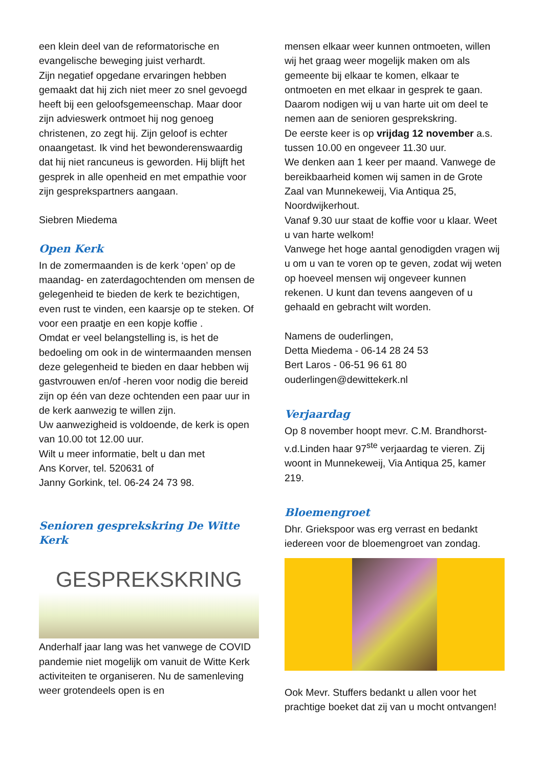een klein deel van de reformatorische en evangelische beweging juist verhardt.
Zijn negatief opgedane ervaringen hebben gemaakt dat hij zich niet meer zo snel gevoegd heeft bij een geloofsgemeenschap. Maar door zijn advieswerk ontmoet hij nog genoeg christenen, zo zegt hij. Zijn geloof is echter onaangetast. Ik vind het bewonderenswaardig dat hij niet rancuneus is geworden. Hij blijft het gesprek in alle openheid en met empathie voor zijn gesprekspartners aangaan.
Siebren Miedema
Open Kerk
In de zomermaanden is de kerk ‘open’ op de maandag- en zaterdagochtenden om mensen de gelegenheid te bieden de kerk te bezichtigen, even rust te vinden, een kaarsje op te steken. Of voor een praatje en een kopje koffie .
Omdat er veel belangstelling is, is het de bedoeling om ook in de wintermaanden mensen deze gelegenheid te bieden en daar hebben wij gastvrouwen en/of -heren voor nodig die bereid zijn op één van deze ochtenden een paar uur in de kerk aanwezig te willen zijn.
Uw aanwezigheid is voldoende, de kerk is open van 10.00 tot 12.00 uur.
Wilt u meer informatie, belt u dan met
Ans Korver, tel. 520631 of
Janny Gorkink, tel. 06-24 24 73 98.
Senioren gesprekskring De Witte Kerk
GESPREKSKRING
Anderhalf jaar lang was het vanwege de COVID pandemie niet mogelijk om vanuit de Witte Kerk activiteiten te organiseren. Nu de samenleving weer grotendeels open is en
mensen elkaar weer kunnen ontmoeten, willen wij het graag weer mogelijk maken om als gemeente bij elkaar te komen, elkaar te ontmoeten en met elkaar in gesprek te gaan. Daarom nodigen wij u van harte uit om deel te nemen aan de senioren gesprekskring.
De eerste keer is op vrijdag 12 november a.s. tussen 10.00 en ongeveer 11.30 uur.
We denken aan 1 keer per maand. Vanwege de bereikbaarheid komen wij samen in de Grote Zaal van Munnekeweij, Via Antiqua 25, Noordwijkerhout.
Vanaf 9.30 uur staat de koffie voor u klaar. Weet u van harte welkom!
Vanwege het hoge aantal genodigden vragen wij u om u van te voren op te geven, zodat wij weten op hoeveel mensen wij ongeveer kunnen rekenen. U kunt dan tevens aangeven of u gehaald en gebracht wilt worden.
Namens de ouderlingen,
Detta Miedema - 06-14 28 24 53
Bert Laros - 06-51 96 61 80
ouderlingen@dewittekerk.nl
Verjaardag
Op 8 november hoopt mevr. C.M. Brandhorst-v.d.Linden haar 97<sup>ste</sup> verjaardag te vieren. Zij woont in Munnekeweij, Via Antiqua 25, kamer 219.
Bloemengroet
Dhr. Griekspoor was erg verrast en bedankt iedereen voor de bloemengroet van zondag.
Ook Mevr. Stuffers bedankt u allen voor het prachtige boeket dat zij van u mocht ontvangen!